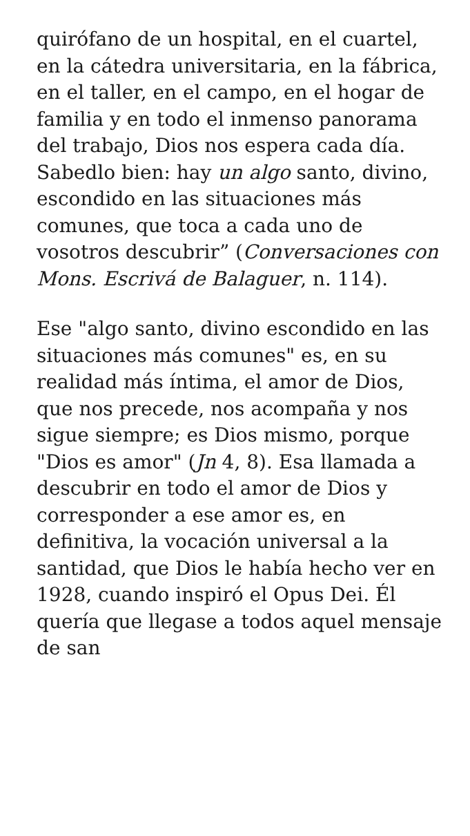quirófano de un hospital, en el cuartel, en la cátedra universitaria, en la fábrica, en el taller, en el campo, en el hogar de familia y en todo el inmenso panorama del trabajo, Dios nos espera cada día. Sabedlo bien: hay un algo santo, divino, escondido en las situaciones más comunes, que toca a cada uno de vosotros descubrir” (Conversaciones con Mons. Escrivá de Balaguer, n. 114).
Ese "algo santo, divino escondido en las situaciones más comunes" es, en su realidad más íntima, el amor de Dios, que nos precede, nos acompaña y nos sigue siempre; es Dios mismo, porque "Dios es amor" (Jn 4, 8). Esa llamada a descubrir en todo el amor de Dios y corresponder a ese amor es, en definitiva, la vocación universal a la santidad, que Dios le había hecho ver en 1928, cuando inspiró el Opus Dei. Él quería que llegase a todos aquel mensaje de san